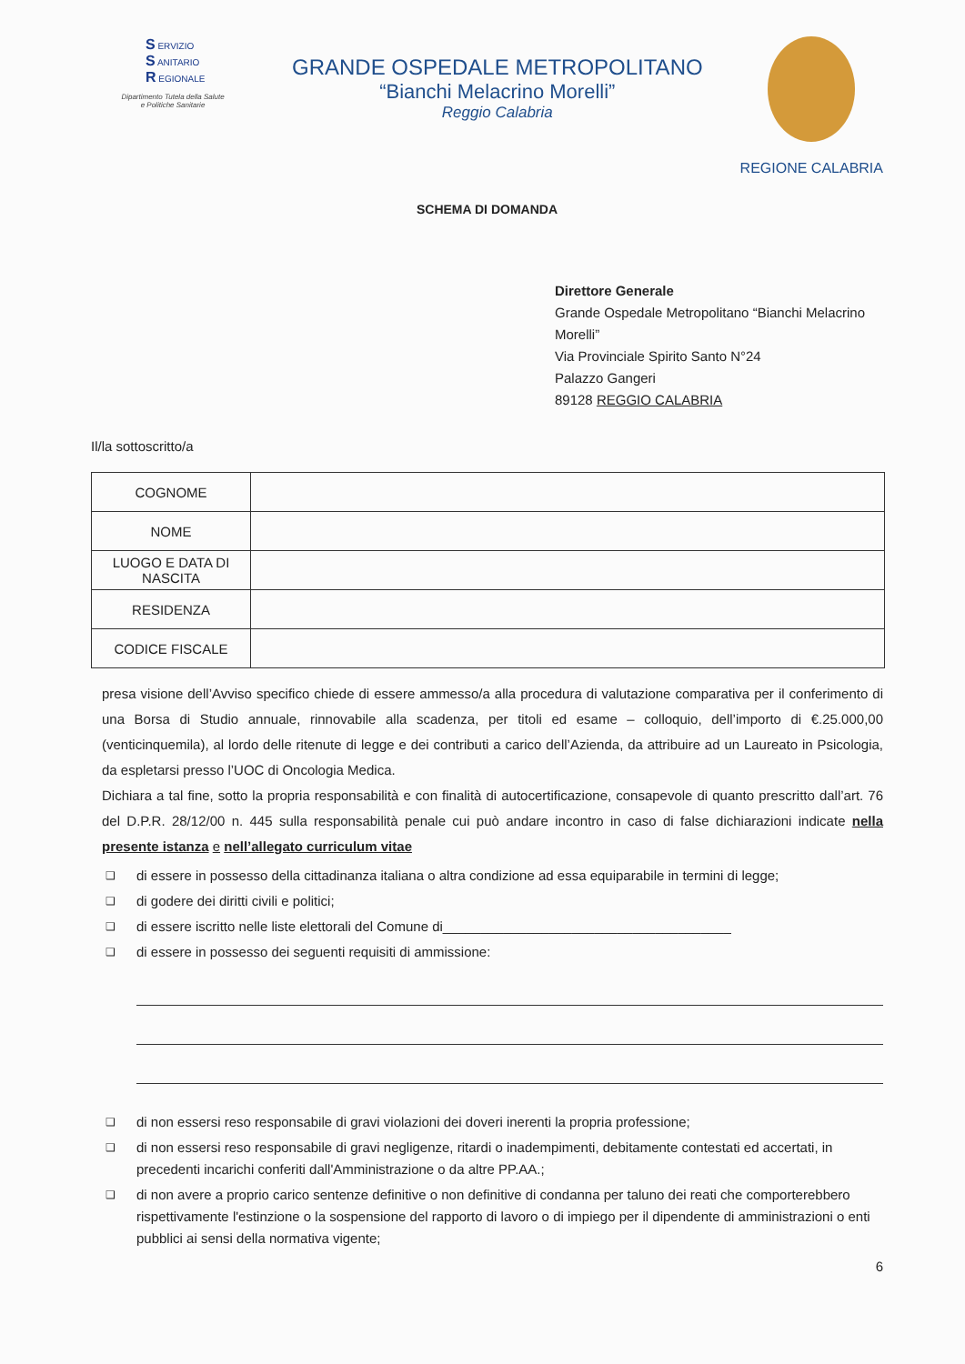S ERVIZIO
S ANITARIO
R EGIONALE
Dipartimento Tutela della Salute
e Politiche Sanitarie
GRANDE OSPEDALE METROPOLITANO
“Bianchi Melacrino Morelli”
Reggio Calabria
REGIONE CALABRIA
SCHEMA DI DOMANDA
Direttore Generale
Grande Ospedale Metropolitano “Bianchi Melacrino Morelli”
Via Provinciale Spirito Santo N°24
Palazzo Gangeri
89128 REGGIO CALABRIA
Il/la sottoscritto/a
| COGNOME | |
| NOME | |
| LUOGO E DATA DI NASCITA | |
| RESIDENZA | |
| CODICE FISCALE | |
presa visione dell’Avviso specifico chiede di essere ammesso/a alla procedura di valutazione comparativa per il conferimento di una Borsa di Studio annuale, rinnovabile alla scadenza, per titoli ed esame – colloquio, dell’importo di €.25.000,00 (venticinquemila), al lordo delle ritenute di legge e dei contributi a carico dell’Azienda, da attribuire ad un Laureato in Psicologia, da espletarsi presso l’UOC di Oncologia Medica.
Dichiara a tal fine, sotto la propria responsabilità e con finalità di autocertificazione, consapevole di quanto prescritto dall’art. 76 del D.P.R. 28/12/00 n. 445 sulla responsabilità penale cui può andare incontro in caso di false dichiarazioni indicate nella presente istanza e nell’allegato curriculum vitae
❑ di essere in possesso della cittadinanza italiana o altra condizione ad essa equiparabile in termini di legge;
❑ di godere dei diritti civili e politici;
❑ di essere iscritto nelle liste elettorali del Comune di______________________________________
❑ di essere in possesso dei seguenti requisiti di ammissione:
❑ di non essersi reso responsabile di gravi violazioni dei doveri inerenti la propria professione;
❑ di non essersi reso responsabile di gravi negligenze, ritardi o inadempimenti, debitamente contestati ed accertati, in precedenti incarichi conferiti dall'Amministrazione o da altre PP.AA.;
❑ di non avere a proprio carico sentenze definitive o non definitive di condanna per taluno dei reati che comporterebbero rispettivamente l'estinzione o la sospensione del rapporto di lavoro o di impiego per il dipendente di amministrazioni o enti pubblici ai sensi della normativa vigente;
6